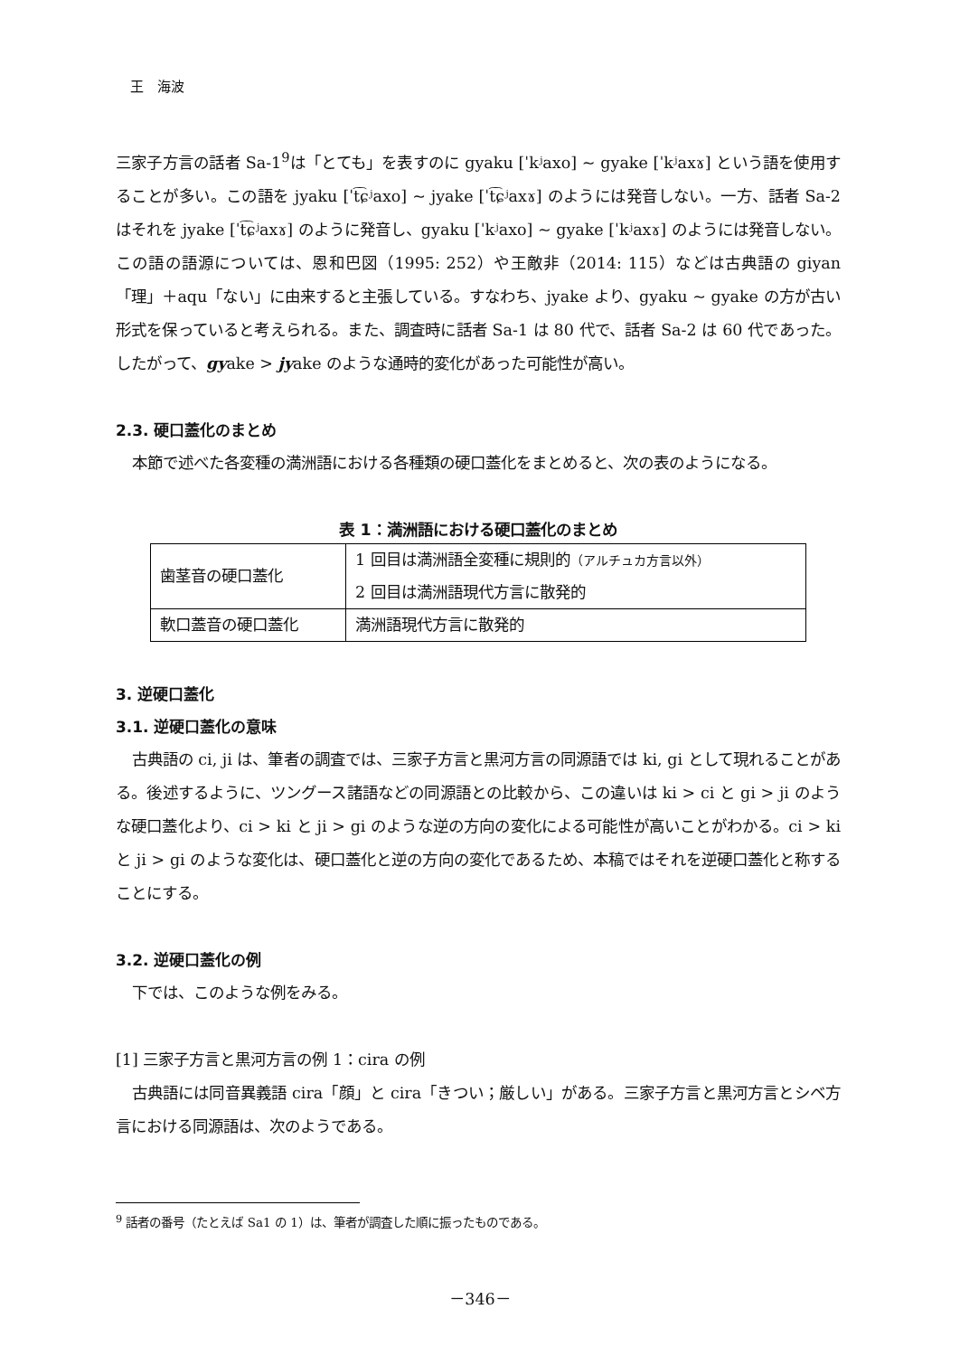王　海波
三家子方言の話者 Sa-1<sup>9</sup>は「とても」を表すのに gyaku [ˈkʲaxo] ~ gyake [ˈkʲaxɤ] という語を使用することが多い。この語を jyaku [ˈt͡ɕʲaxo] ~ jyake [ˈt͡ɕʲaxɤ] のようには発音しない。一方、話者 Sa-2 はそれを jyake [ˈt͡ɕʲaxɤ] のように発音し、gyaku [ˈkʲaxo] ~ gyake [ˈkʲaxɤ] のようには発音しない。この語の語源については、恩和巴図（1995: 252）や王敵非（2014: 115）などは古典語の giyan「理」＋aqu「ない」に由来すると主張している。すなわち、jyake より、gyaku ~ gyake の方が古い形式を保っていると考えられる。また、調査時に話者 Sa-1 は 80 代で、話者 Sa-2 は 60 代であった。したがって、gyake > jyake のような通時的変化があった可能性が高い。
2.3. 硬口蓋化のまとめ
本節で述べた各変種の満洲語における各種類の硬口蓋化をまとめると、次の表のようになる。
表 1：満洲語における硬口蓋化のまとめ
| 歯茎音の硬口蓋化 | 1 回目は満洲語全変種に規則的 （アルチュカ方言以外） |
| | 2 回目は満洲語現代方言に散発的 |
| 軟口蓋音の硬口蓋化 | 満洲語現代方言に散発的 |
3. 逆硬口蓋化
3.1. 逆硬口蓋化の意味
古典語の ci, ji は、筆者の調査では、三家子方言と黒河方言の同源語では ki, gi として現れることがある。後述するように、ツングース諸語などの同源語との比較から、この違いは ki > ci と gi > ji のような硬口蓋化より、ci > ki と ji > gi のような逆の方向の変化による可能性が高いことがわかる。ci > ki と ji > gi のような変化は、硬口蓋化と逆の方向の変化であるため、本稿ではそれを逆硬口蓋化と称することにする。
3.2. 逆硬口蓋化の例
下では、このような例をみる。
[1] 三家子方言と黒河方言の例 1：cira の例
古典語には同音異義語 cira「顔」と cira「きつい；厳しい」がある。三家子方言と黒河方言とシベ方言における同源語は、次のようである。
<sup>9</sup> 話者の番号（たとえば Sa1 の 1）は、筆者が調査した順に振ったものである。
－346－